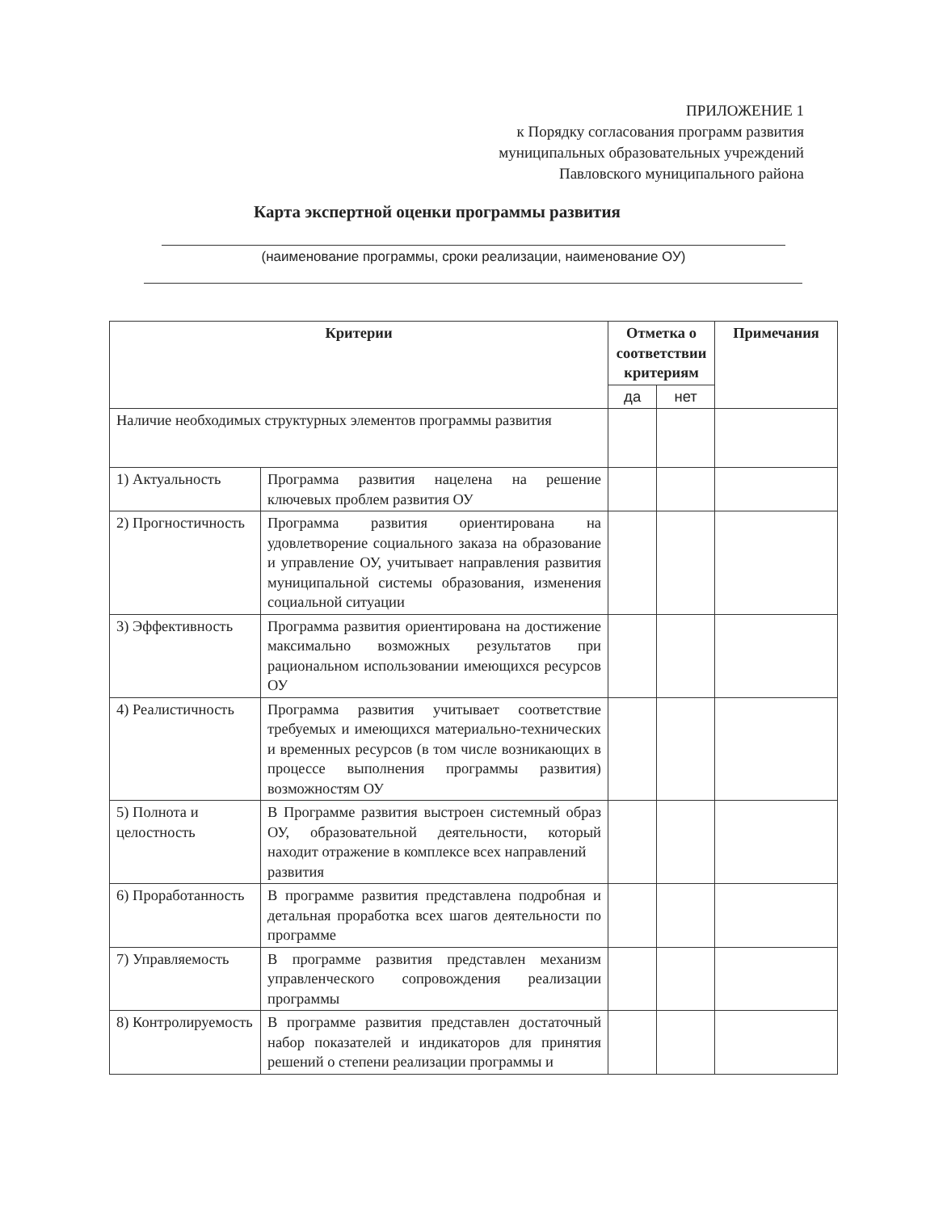ПРИЛОЖЕНИЕ 1
к Порядку согласования программ развития
муниципальных образовательных учреждений
Павловского муниципального района
Карта экспертной оценки программы развития
(наименование программы, сроки реализации, наименование ОУ)
| Критерии | | Отметка о соответствии критериям | | Примечания |
| --- | --- | --- | --- | --- |
| | | да | нет | |
| Наличие необходимых структурных элементов программы развития | | | | |
| 1) Актуальность | Программа развития нацелена на решение ключевых проблем развития ОУ | | | |
| 2) Прогностичность | Программа развития ориентирована на удовлетворение социального заказа на образование и управление ОУ, учитывает направления развития муниципальной системы образования, изменения социальной ситуации | | | |
| 3) Эффективность | Программа развития ориентирована на достижение максимально возможных результатов при рациональном использовании имеющихся ресурсов ОУ | | | |
| 4) Реалистичность | Программа развития учитывает соответствие требуемых и имеющихся материально-технических и временных ресурсов (в том числе возникающих в процессе выполнения программы развития) возможностям ОУ | | | |
| 5) Полнота и целостность | В Программе развития выстроен системный образ ОУ, образовательной деятельности, который находит отражение в комплексе всех направлений развития | | | |
| 6) Проработанность | В программе развития представлена подробная и детальная проработка всех шагов деятельности по программе | | | |
| 7) Управляемость | В программе развития представлен механизм управленческого сопровождения реализации программы | | | |
| 8) Контролируемость | В программе развития представлен достаточный набор показателей и индикаторов для принятия решений о степени реализации программы и | | | |